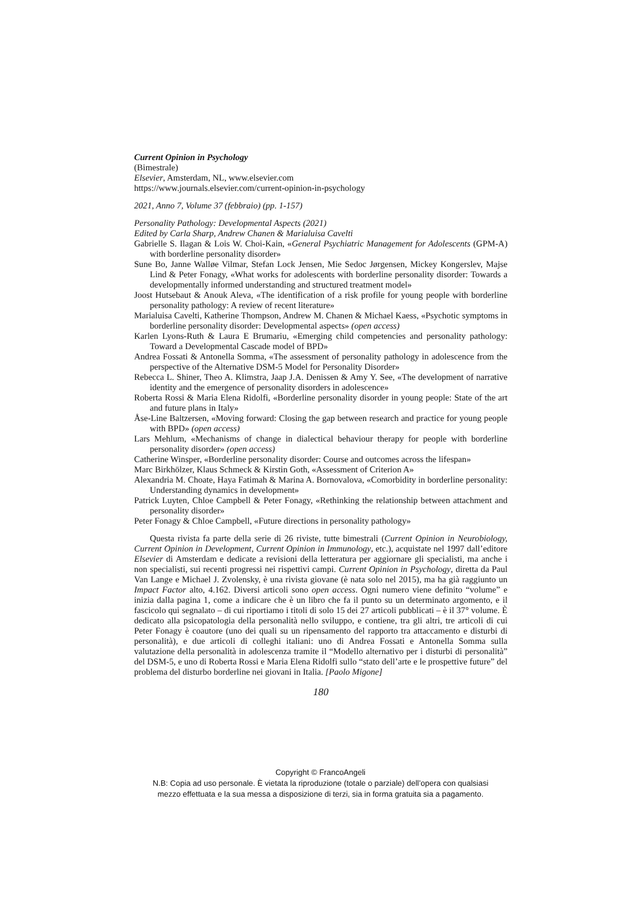Current Opinion in Psychology
(Bimestrale)
Elsevier, Amsterdam, NL, www.elsevier.com
https://www.journals.elsevier.com/current-opinion-in-psychology
2021, Anno 7, Volume 37 (febbraio) (pp. 1-157)
Personality Pathology: Developmental Aspects (2021)
Edited by Carla Sharp, Andrew Chanen & Marialuisa Cavelti
Gabrielle S. Ilagan & Lois W. Choi-Kain, «General Psychiatric Management for Adolescents (GPM-A) with borderline personality disorder»
Sune Bo, Janne Walløe Vilmar, Stefan Lock Jensen, Mie Sedoc Jørgensen, Mickey Kongerslev, Majse Lind & Peter Fonagy, «What works for adolescents with borderline personality disorder: Towards a developmentally informed understanding and structured treatment model»
Joost Hutsebaut & Anouk Aleva, «The identification of a risk profile for young people with borderline personality pathology: A review of recent literature»
Marialuisa Cavelti, Katherine Thompson, Andrew M. Chanen & Michael Kaess, «Psychotic symptoms in borderline personality disorder: Developmental aspects» (open access)
Karlen Lyons-Ruth & Laura E Brumariu, «Emerging child competencies and personality pathology: Toward a Developmental Cascade model of BPD»
Andrea Fossati & Antonella Somma, «The assessment of personality pathology in adolescence from the perspective of the Alternative DSM-5 Model for Personality Disorder»
Rebecca L. Shiner, Theo A. Klimstra, Jaap J.A. Denissen & Amy Y. See, «The development of narrative identity and the emergence of personality disorders in adolescence»
Roberta Rossi & Maria Elena Ridolfi, «Borderline personality disorder in young people: State of the art and future plans in Italy»
Åse-Line Baltzersen, «Moving forward: Closing the gap between research and practice for young people with BPD» (open access)
Lars Mehlum, «Mechanisms of change in dialectical behaviour therapy for people with borderline personality disorder» (open access)
Catherine Winsper, «Borderline personality disorder: Course and outcomes across the lifespan»
Marc Birkhölzer, Klaus Schmeck & Kirstin Goth, «Assessment of Criterion A»
Alexandria M. Choate, Haya Fatimah & Marina A. Bornovalova, «Comorbidity in borderline personality: Understanding dynamics in development»
Patrick Luyten, Chloe Campbell & Peter Fonagy, «Rethinking the relationship between attachment and personality disorder»
Peter Fonagy & Chloe Campbell, «Future directions in personality pathology»
Questa rivista fa parte della serie di 26 riviste, tutte bimestrali (Current Opinion in Neurobiology, Current Opinion in Development, Current Opinion in Immunology, etc.), acquistate nel 1997 dall’editore Elsevier di Amsterdam e dedicate a revisioni della letteratura per aggiornare gli specialisti, ma anche i non specialisti, sui recenti progressi nei rispettivi campi. Current Opinion in Psychology, diretta da Paul Van Lange e Michael J. Zvolensky, è una rivista giovane (è nata solo nel 2015), ma ha già raggiunto un Impact Factor alto, 4.162. Diversi articoli sono open access. Ogni numero viene definito “volume” e inizia dalla pagina 1, come a indicare che è un libro che fa il punto su un determinato argomento, e il fascicolo qui segnalato – di cui riportiamo i titoli di solo 15 dei 27 articoli pubblicati – è il 37° volume. È dedicato alla psicopatologia della personalità nello sviluppo, e contiene, tra gli altri, tre articoli di cui Peter Fonagy è coautore (uno dei quali su un ripensamento del rapporto tra attaccamento e disturbi di personalità), e due articoli di colleghi italiani: uno di Andrea Fossati e Antonella Somma sulla valutazione della personalità in adolescenza tramite il “Modello alternativo per i disturbi di personalità” del DSM-5, e uno di Roberta Rossi e Maria Elena Ridolfi sullo “stato dell’arte e le prospettive future” del problema del disturbo borderline nei giovani in Italia. [Paolo Migone]
180
Copyright © FrancoAngeli
N.B: Copia ad uso personale. È vietata la riproduzione (totale o parziale) dell’opera con qualsiasi
mezzo effettuata e la sua messa a disposizione di terzi, sia in forma gratuita sia a pagamento.